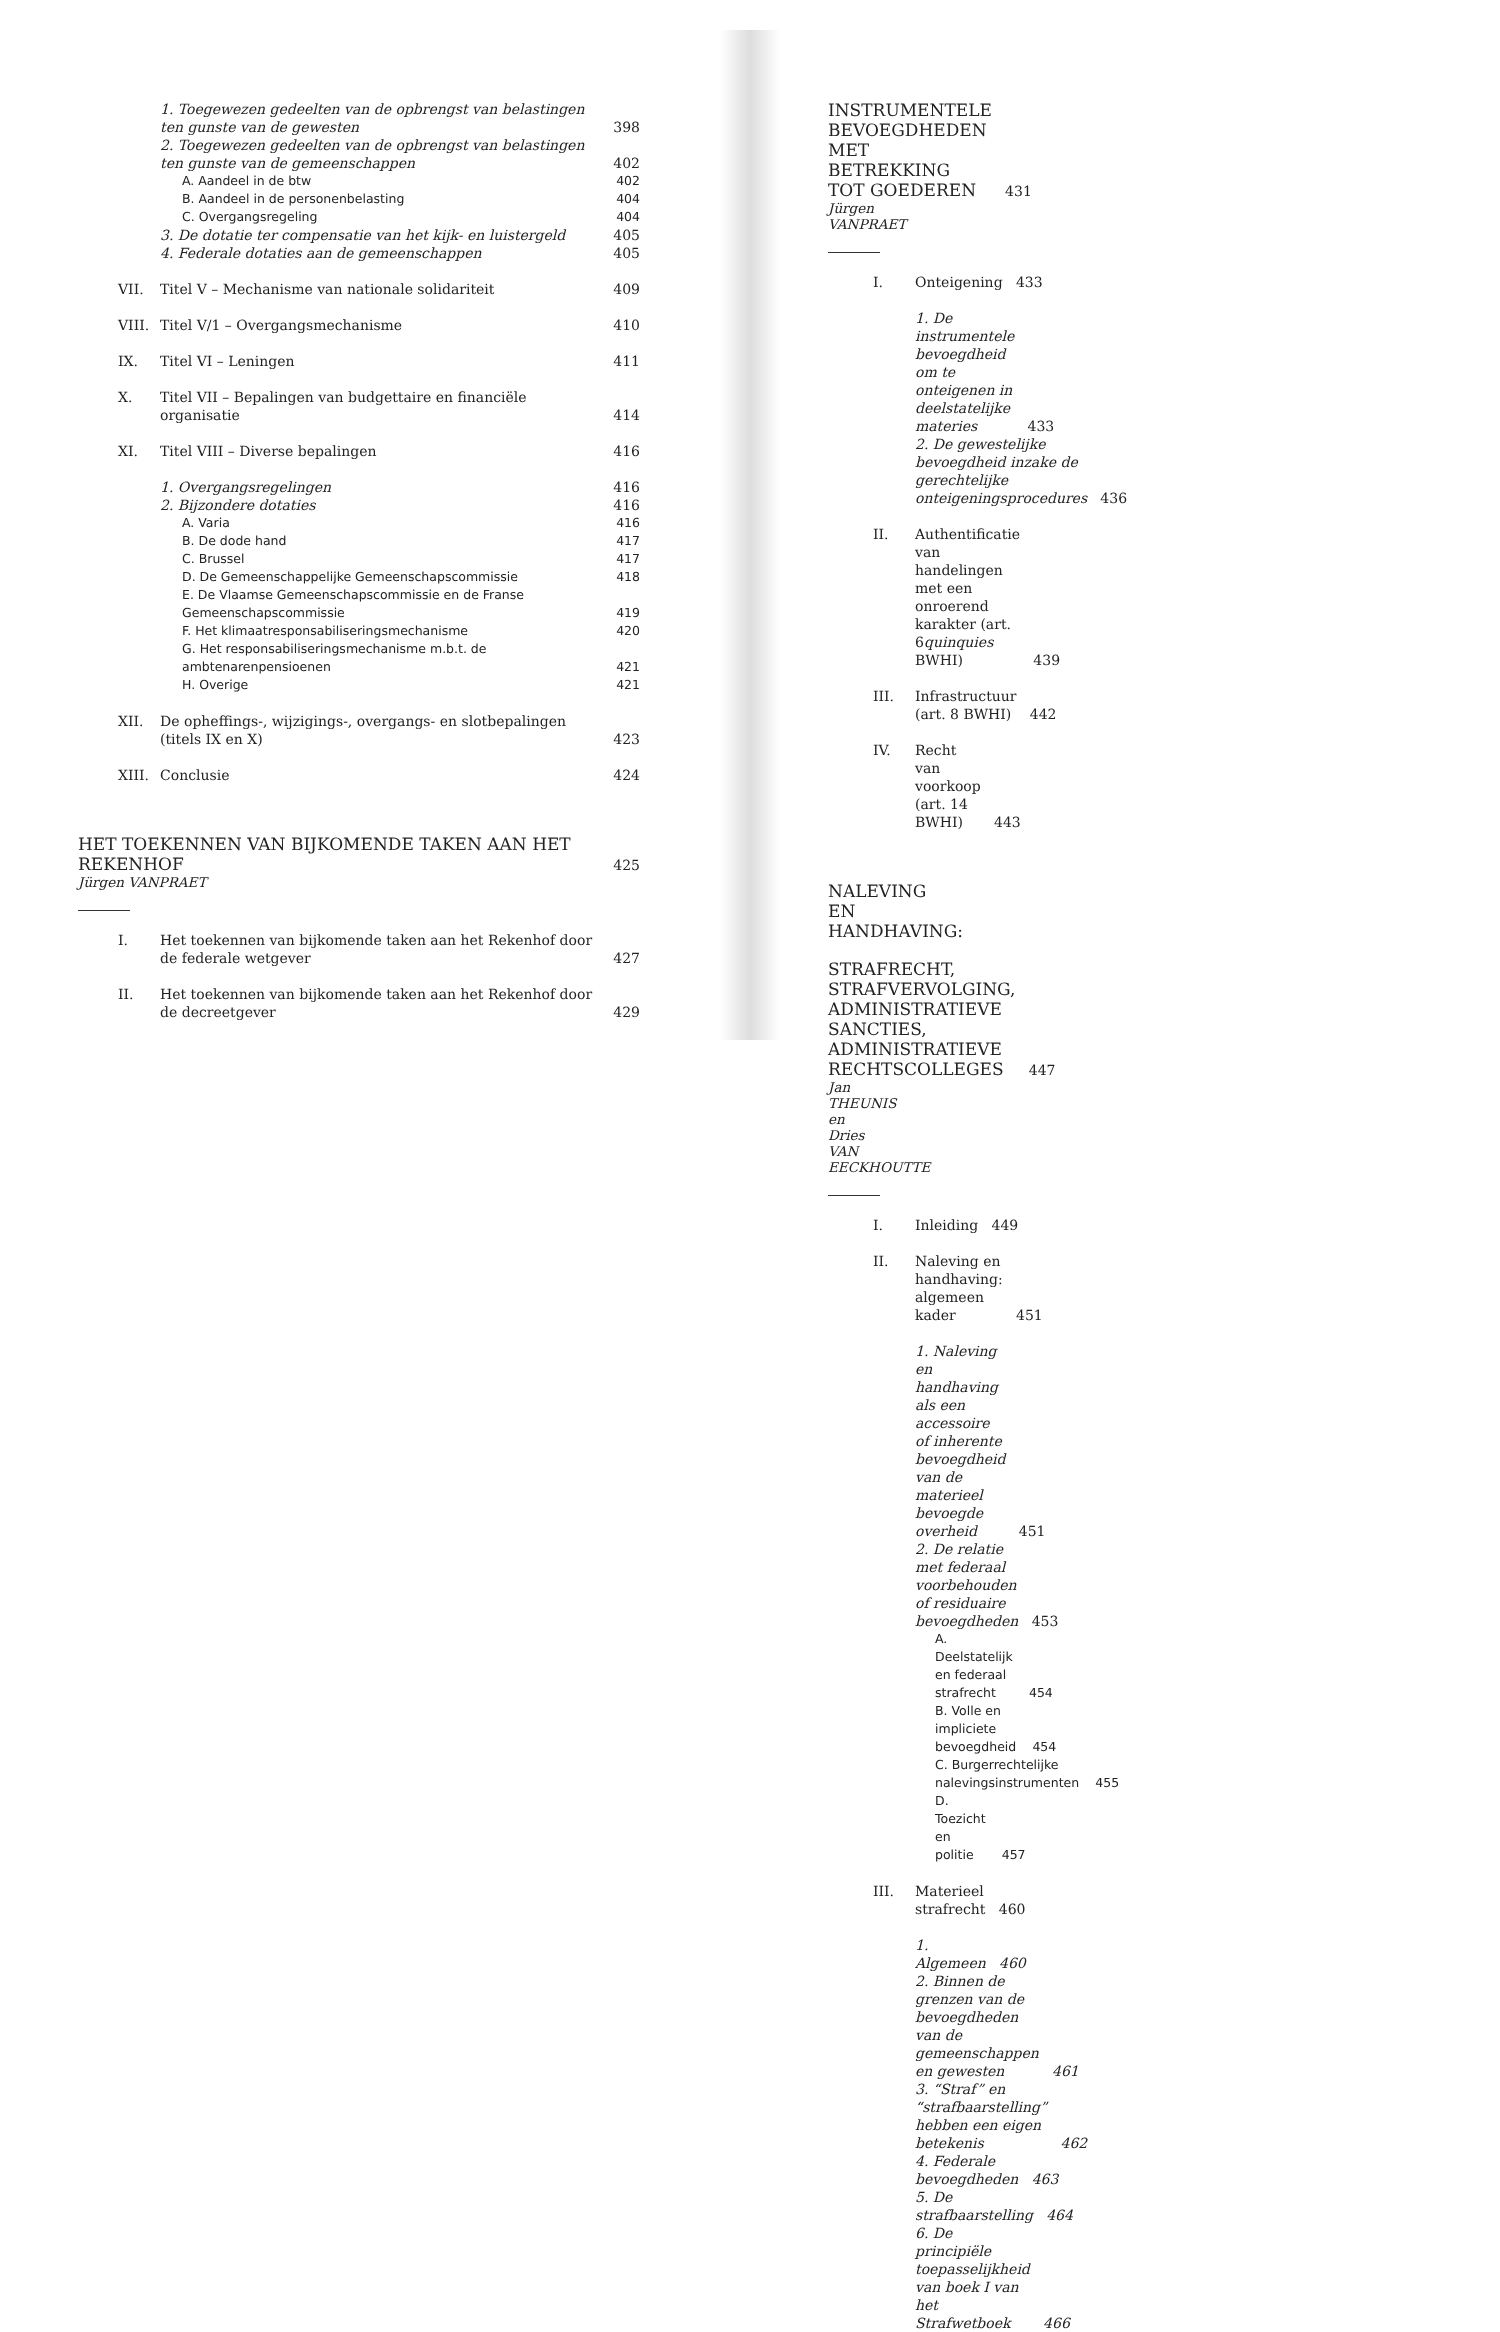1. Toegewezen gedeelten van de opbrengst van belastingen ten gunste van de gewesten 398
2. Toegewezen gedeelten van de opbrengst van belastingen ten gunste van de gemeenschappen 402
A. Aandeel in de btw 402
B. Aandeel in de personenbelasting 404
C. Overgangsregeling 404
3. De dotatie ter compensatie van het kijk- en luistergeld 405
4. Federale dotaties aan de gemeenschappen 405
VII. Titel V – Mechanisme van nationale solidariteit 409
VIII. Titel V/1 – Overgangsmechanisme 410
IX. Titel VI – Leningen 411
X. Titel VII – Bepalingen van budgettaire en financiële organisatie 414
XI. Titel VIII – Diverse bepalingen 416
1. Overgangsregelingen 416
2. Bijzondere dotaties 416
A. Varia 416
B. De dode hand 417
C. Brussel 417
D. De Gemeenschappelijke Gemeenschapscommissie 418
E. De Vlaamse Gemeenschapscommissie en de Franse Gemeenschapscommissie 419
F. Het klimaatresponsabiliseringsmechanisme 420
G. Het responsabiliseringsmechanisme m.b.t. de ambtenarenpensioenen 421
H. Overige 421
XII. De opheffings-, wijzigings-, overgangs- en slotbepalingen (titels IX en X) 423
XIII. Conclusie 424
HET TOEKENNEN VAN BIJKOMENDE TAKEN AAN HET REKENHOF
425
Jürgen VANPRAET
I. Het toekennen van bijkomende taken aan het Rekenhof door de federale wetgever 427
II. Het toekennen van bijkomende taken aan het Rekenhof door de decreetgever 429
INSTRUMENTELE BEVOEGDHEDEN MET BETREKKING TOT GOEDEREN
431
Jürgen VANPRAET
I. Onteigening 433
1. De instrumentele bevoegdheid om te onteigenen in deelstatelijke materies 433
2. De gewestelijke bevoegdheid inzake de gerechtelijke onteigeningsprocedures 436
II. Authentificatie van handelingen met een onroerend karakter (art. 6quinquies BWHI) 439
III. Infrastructuur (art. 8 BWHI) 442
IV. Recht van voorkoop (art. 14 BWHI) 443
NALEVING EN HANDHAVING:
STRAFRECHT, STRAFVERVOLGING, ADMINISTRATIEVE SANCTIES, ADMINISTRATIEVE RECHTSCOLLEGES
447
Jan THEUNIS en Dries VAN EECKHOUTTE
I. Inleiding 449
II. Naleving en handhaving: algemeen kader 451
1. Naleving en handhaving als een accessoire of inherente bevoegdheid van de materieel bevoegde overheid 451
2. De relatie met federaal voorbehouden of residuaire bevoegdheden 453
A. Deelstatelijk en federaal strafrecht 454
B. Volle en impliciete bevoegdheid 454
C. Burgerrechtelijke nalevingsinstrumenten 455
D. Toezicht en politie 457
III. Materieel strafrecht 460
1. Algemeen 460
2. Binnen de grenzen van de bevoegdheden van de gemeenschappen en gewesten 461
3. “Straf” en “strafbaarstelling” hebben een eigen betekenis 462
4. Federale bevoegdheden 463
5. De strafbaarstelling 464
6. De principiële toepasselijkheid van boek I van het Strafwetboek 466